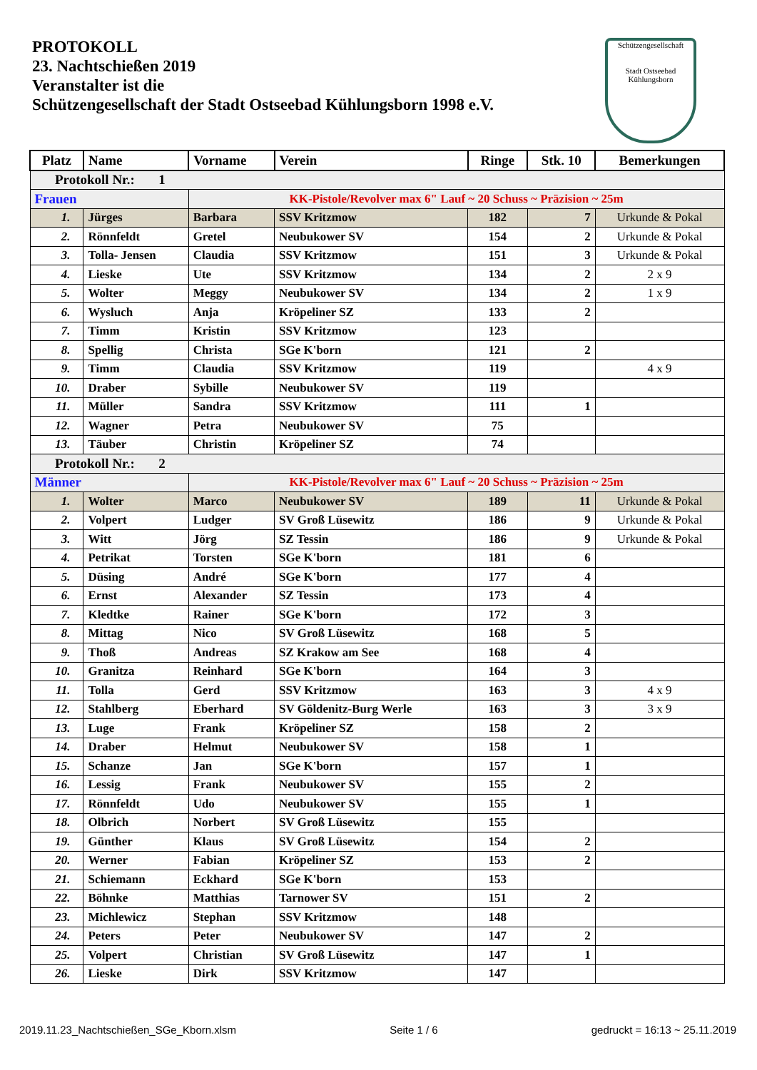PROTOKOLL
23. Nachtschießen 2019
Veranstalter ist die
Schützengesellschaft der Stadt Ostseebad Kühlungsborn 1998 e.V.
Schützengesellschaft
Stadt Ostseebad Kühlungsborn
| Platz | Name | Vorname | Verein | Ringe | Stk. 10 | Bemerkungen |
| --- | --- | --- | --- | --- | --- | --- |
| Protokoll Nr.: 1 | | | | | | |
| Frauen | | KK-Pistole/Revolver max 6" Lauf ~ 20 Schuss ~ Präzision ~ 25m | | | | |
| 1. | Jürges | Barbara | SSV Kritzmow | 182 | 7 | Urkunde & Pokal |
| 2. | Rönnfeldt | Gretel | Neubukower SV | 154 | 2 | Urkunde & Pokal |
| 3. | Tolla- Jensen | Claudia | SSV Kritzmow | 151 | 3 | Urkunde & Pokal |
| 4. | Lieske | Ute | SSV Kritzmow | 134 | 2 | 2 x 9 |
| 5. | Wolter | Meggy | Neubukower SV | 134 | 2 | 1 x 9 |
| 6. | Wysluch | Anja | Kröpeliner SZ | 133 | 2 | |
| 7. | Timm | Kristin | SSV Kritzmow | 123 | | |
| 8. | Spellig | Christa | SGe K'born | 121 | 2 | |
| 9. | Timm | Claudia | SSV Kritzmow | 119 | | 4 x 9 |
| 10. | Draber | Sybille | Neubukower SV | 119 | | |
| 11. | Müller | Sandra | SSV Kritzmow | 111 | 1 | |
| 12. | Wagner | Petra | Neubukower SV | 75 | | |
| 13. | Täuber | Christin | Kröpeliner SZ | 74 | | |
| Protokoll Nr.: 2 | | | | | | |
| Männer | | KK-Pistole/Revolver max 6" Lauf ~ 20 Schuss ~ Präzision ~ 25m | | | | |
| 1. | Wolter | Marco | Neubukower SV | 189 | 11 | Urkunde & Pokal |
| 2. | Volpert | Ludger | SV Groß Lüsewitz | 186 | 9 | Urkunde & Pokal |
| 3. | Witt | Jörg | SZ Tessin | 186 | 9 | Urkunde & Pokal |
| 4. | Petrikat | Torsten | SGe K'born | 181 | 6 | |
| 5. | Düsing | André | SGe K'born | 177 | 4 | |
| 6. | Ernst | Alexander | SZ Tessin | 173 | 4 | |
| 7. | Kledtke | Rainer | SGe K'born | 172 | 3 | |
| 8. | Mittag | Nico | SV Groß Lüsewitz | 168 | 5 | |
| 9. | Thoß | Andreas | SZ Krakow am See | 168 | 4 | |
| 10. | Granitza | Reinhard | SGe K'born | 164 | 3 | |
| 11. | Tolla | Gerd | SSV Kritzmow | 163 | 3 | 4 x 9 |
| 12. | Stahlberg | Eberhard | SV Göldenitz-Burg Werle | 163 | 3 | 3 x 9 |
| 13. | Luge | Frank | Kröpeliner SZ | 158 | 2 | |
| 14. | Draber | Helmut | Neubukower SV | 158 | 1 | |
| 15. | Schanze | Jan | SGe K'born | 157 | 1 | |
| 16. | Lessig | Frank | Neubukower SV | 155 | 2 | |
| 17. | Rönnfeldt | Udo | Neubukower SV | 155 | 1 | |
| 18. | Olbrich | Norbert | SV Groß Lüsewitz | 155 | | |
| 19. | Günther | Klaus | SV Groß Lüsewitz | 154 | 2 | |
| 20. | Werner | Fabian | Kröpeliner SZ | 153 | 2 | |
| 21. | Schiemann | Eckhard | SGe K'born | 153 | | |
| 22. | Böhnke | Matthias | Tarnower SV | 151 | 2 | |
| 23. | Michlewicz | Stephan | SSV Kritzmow | 148 | | |
| 24. | Peters | Peter | Neubukower SV | 147 | 2 | |
| 25. | Volpert | Christian | SV Groß Lüsewitz | 147 | 1 | |
| 26. | Lieske | Dirk | SSV Kritzmow | 147 | | |
2019.11.23_Nachtschießen_SGe_Kborn.xlsm Seite 1 / 6 gedruckt = 16:13 ~ 25.11.2019